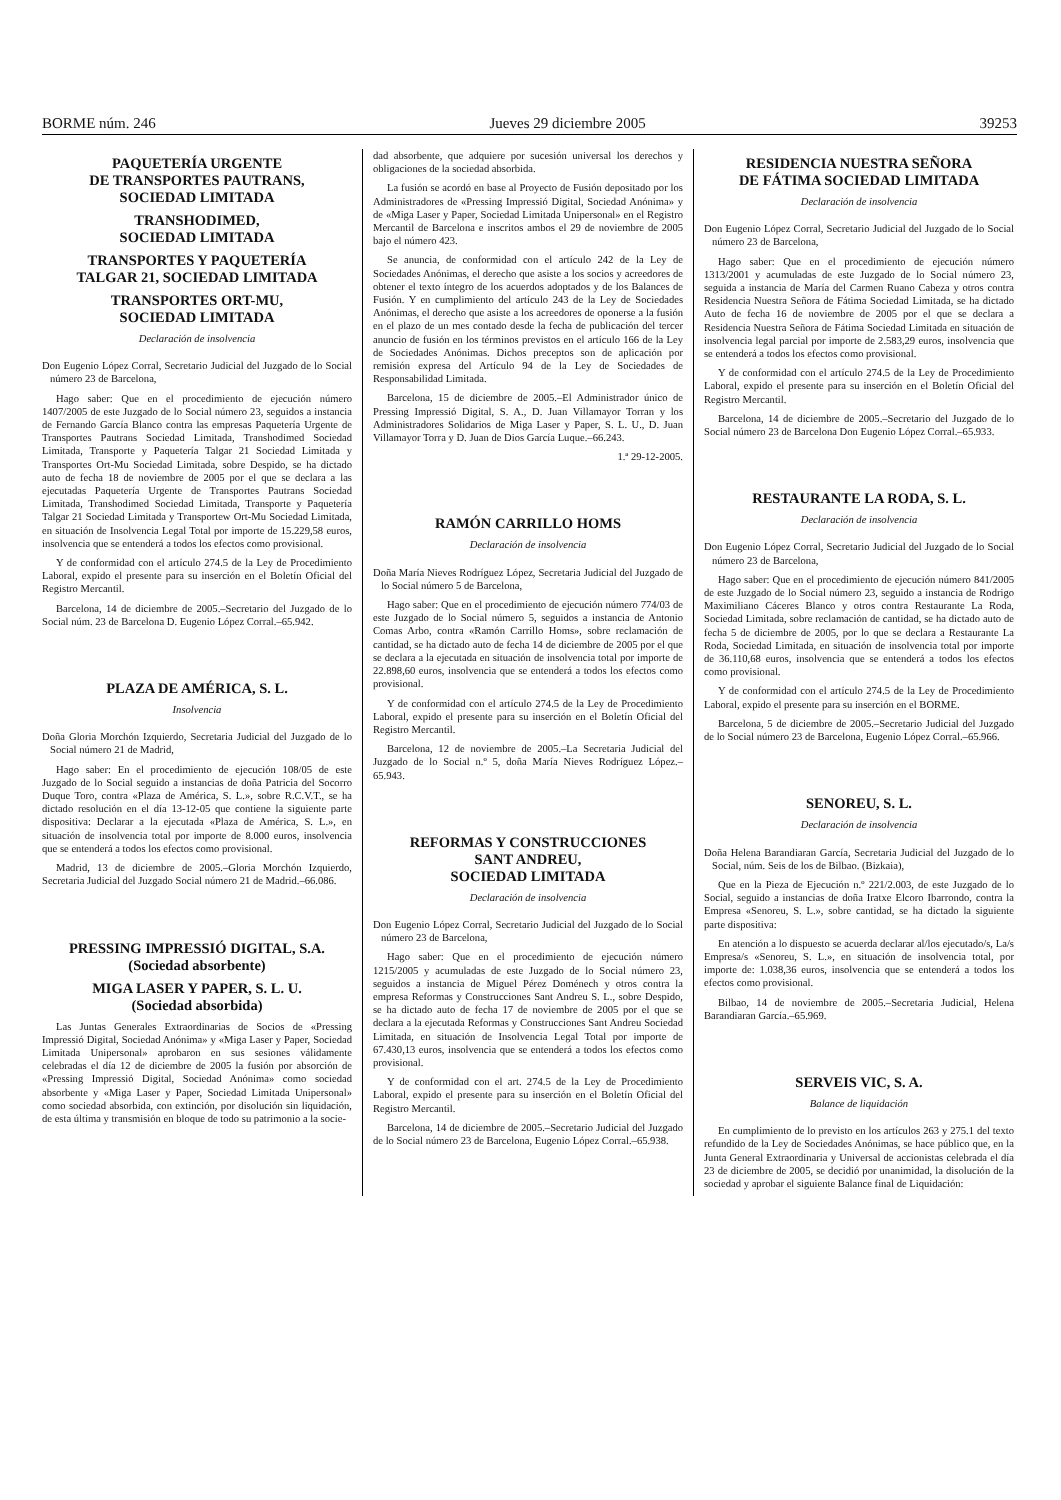BORME núm. 246 Jueves 29 diciembre 2005 39253
PAQUETERÍA URGENTE
DE TRANSPORTES PAUTRANS,
SOCIEDAD LIMITADA
TRANSHODIMED,
SOCIEDAD LIMITADA
TRANSPORTES Y PAQUETERÍA
TALGAR 21, SOCIEDAD LIMITADA
TRANSPORTES ORT-MU,
SOCIEDAD LIMITADA
Declaración de insolvencia
Don Eugenio López Corral, Secretario Judicial del Juzgado de lo Social número 23 de Barcelona,
Hago saber: Que en el procedimiento de ejecución número 1407/2005 de este Juzgado de lo Social número 23, seguidos a instancia de Fernando García Blanco contra las empresas Paquetería Urgente de Transportes Pautrans Sociedad Limitada, Transhodimed Sociedad Limitada, Transporte y Paquetería Talgar 21 Sociedad Limitada y Transportes Ort-Mu Sociedad Limitada, sobre Despido, se ha dictado auto de fecha 18 de noviembre de 2005 por el que se declara a las ejecutadas Paquetería Urgente de Transportes Pautrans Sociedad Limitada, Transhodimed Sociedad Limitada, Transporte y Paquetería Talgar 21 Sociedad Limitada y Transportew Ort-Mu Sociedad Limitada, en situación de Insolvencia Legal Total por importe de 15.229,58 euros, insolvencia que se entenderá a todos los efectos como provisional.
Y de conformidad con el artículo 274.5 de la Ley de Procedimiento Laboral, expido el presente para su inserción en el Boletín Oficial del Registro Mercantil.
Barcelona, 14 de diciembre de 2005.–Secretario del Juzgado de lo Social núm. 23 de Barcelona D. Eugenio López Corral.–65.942.
PLAZA DE AMÉRICA, S. L.
Insolvencia
Doña Gloria Morchón Izquierdo, Secretaria Judicial del Juzgado de lo Social número 21 de Madrid,
Hago saber: En el procedimiento de ejecución 108/05 de este Juzgado de lo Social seguido a instancias de doña Patricia del Socorro Duque Toro, contra «Plaza de América, S. L.», sobre R.C.V.T., se ha dictado resolución en el día 13-12-05 que contiene la siguiente parte dispositiva: Declarar a la ejecutada «Plaza de América, S. L.», en situación de insolvencia total por importe de 8.000 euros, insolvencia que se entenderá a todos los efectos como provisional.
Madrid, 13 de diciembre de 2005.–Gloria Morchón Izquierdo, Secretaria Judicial del Juzgado Social número 21 de Madrid.–66.086.
PRESSING IMPRESSIÓ DIGITAL, S.A.
(Sociedad absorbente)
MIGA LASER Y PAPER, S. L. U.
(Sociedad absorbida)
Las Juntas Generales Extraordinarias de Socios de «Pressing Impressió Digital, Sociedad Anónima» y «Miga Laser y Paper, Sociedad Limitada Unipersonal» aprobaron en sus sesiones válidamente celebradas el día 12 de diciembre de 2005 la fusión por absorción de «Pressing Impressió Digital, Sociedad Anónima» como sociedad absorbente y «Miga Laser y Paper, Sociedad Limitada Unipersonal» como sociedad absorbida, con extinción, por disolución sin liquidación, de esta última y transmisión en bloque de todo su patrimonio a la socie-
dad absorbente, que adquiere por sucesión universal los derechos y obligaciones de la sociedad absorbida.
La fusión se acordó en base al Proyecto de Fusión depositado por los Administradores de «Pressing Impressió Digital, Sociedad Anónima» y de «Miga Laser y Paper, Sociedad Limitada Unipersonal» en el Registro Mercantil de Barcelona e inscritos ambos el 29 de noviembre de 2005 bajo el número 423.
Se anuncia, de conformidad con el artículo 242 de la Ley de Sociedades Anónimas, el derecho que asiste a los socios y acreedores de obtener el texto íntegro de los acuerdos adoptados y de los Balances de Fusión. Y en cumplimiento del artículo 243 de la Ley de Sociedades Anónimas, el derecho que asiste a los acreedores de oponerse a la fusión en el plazo de un mes contado desde la fecha de publicación del tercer anuncio de fusión en los términos previstos en el artículo 166 de la Ley de Sociedades Anónimas. Dichos preceptos son de aplicación por remisión expresa del Artículo 94 de la Ley de Sociedades de Responsabilidad Limitada.
Barcelona, 15 de diciembre de 2005.–El Administrador único de Pressing Impressió Digital, S. A., D. Juan Villamayor Torran y los Administradores Solidarios de Miga Laser y Paper, S. L. U., D. Juan Villamayor Torra y D. Juan de Dios García Luque.–66.243.
1.ª 29-12-2005.
RAMÓN CARRILLO HOMS
Declaración de insolvencia
Doña María Nieves Rodríguez López, Secretaria Judicial del Juzgado de lo Social número 5 de Barcelona,
Hago saber: Que en el procedimiento de ejecución número 774/03 de este Juzgado de lo Social número 5, seguidos a instancia de Antonio Comas Arbo, contra «Ramón Carrillo Homs», sobre reclamación de cantidad, se ha dictado auto de fecha 14 de diciembre de 2005 por el que se declara a la ejecutada en situación de insolvencia total por importe de 22.898,60 euros, insolvencia que se entenderá a todos los efectos como provisional.
Y de conformidad con el artículo 274.5 de la Ley de Procedimiento Laboral, expido el presente para su inserción en el Boletín Oficial del Registro Mercantil.
Barcelona, 12 de noviembre de 2005.–La Secretaria Judicial del Juzgado de lo Social n.º 5, doña María Nieves Rodríguez López.–65.943.
REFORMAS Y CONSTRUCCIONES
SANT ANDREU,
SOCIEDAD LIMITADA
Declaración de insolvencia
Don Eugenio López Corral, Secretario Judicial del Juzgado de lo Social número 23 de Barcelona,
Hago saber: Que en el procedimiento de ejecución número 1215/2005 y acumuladas de este Juzgado de lo Social número 23, seguidos a instancia de Miguel Pérez Doménech y otros contra la empresa Reformas y Construcciones Sant Andreu S. L., sobre Despido, se ha dictado auto de fecha 17 de noviembre de 2005 por el que se declara a la ejecutada Reformas y Construcciones Sant Andreu Sociedad Limitada, en situación de Insolvencia Legal Total por importe de 67.430,13 euros, insolvencia que se entenderá a todos los efectos como provisional.
Y de conformidad con el art. 274.5 de la Ley de Procedimiento Laboral, expido el presente para su inserción en el Boletín Oficial del Registro Mercantil.
Barcelona, 14 de diciembre de 2005.–Secretario Judicial del Juzgado de lo Social número 23 de Barcelona, Eugenio López Corral.–65.938.
RESIDENCIA NUESTRA SEÑORA
DE FÁTIMA SOCIEDAD LIMITADA
Declaración de insolvencia
Don Eugenio López Corral, Secretario Judicial del Juzgado de lo Social número 23 de Barcelona,
Hago saber: Que en el procedimiento de ejecución número 1313/2001 y acumuladas de este Juzgado de lo Social número 23, seguida a instancia de María del Carmen Ruano Cabeza y otros contra Residencia Nuestra Señora de Fátima Sociedad Limitada, se ha dictado Auto de fecha 16 de noviembre de 2005 por el que se declara a Residencia Nuestra Señora de Fátima Sociedad Limitada en situación de insolvencia legal parcial por importe de 2.583,29 euros, insolvencia que se entenderá a todos los efectos como provisional.
Y de conformidad con el artículo 274.5 de la Ley de Procedimiento Laboral, expido el presente para su inserción en el Boletín Oficial del Registro Mercantil.
Barcelona, 14 de diciembre de 2005.–Secretario del Juzgado de lo Social número 23 de Barcelona Don Eugenio López Corral.–65.933.
RESTAURANTE LA RODA, S. L.
Declaración de insolvencia
Don Eugenio López Corral, Secretario Judicial del Juzgado de lo Social número 23 de Barcelona,
Hago saber: Que en el procedimiento de ejecución número 841/2005 de este Juzgado de lo Social número 23, seguido a instancia de Rodrigo Maximiliano Cáceres Blanco y otros contra Restaurante La Roda, Sociedad Limitada, sobre reclamación de cantidad, se ha dictado auto de fecha 5 de diciembre de 2005, por lo que se declara a Restaurante La Roda, Sociedad Limitada, en situación de insolvencia total por importe de 36.110,68 euros, insolvencia que se entenderá a todos los efectos como provisional.
Y de conformidad con el artículo 274.5 de la Ley de Procedimiento Laboral, expido el presente para su inserción en el BORME.
Barcelona, 5 de diciembre de 2005.–Secretario Judicial del Juzgado de lo Social número 23 de Barcelona, Eugenio López Corral.–65.966.
SENOREU, S. L.
Declaración de insolvencia
Doña Helena Barandiaran García, Secretaria Judicial del Juzgado de lo Social, núm. Seis de los de Bilbao. (Bizkaia),
Que en la Pieza de Ejecución n.º 221/2.003, de este Juzgado de lo Social, seguido a instancias de doña Iratxe Elcoro Ibarrondo, contra la Empresa «Senoreu, S. L.», sobre cantidad, se ha dictado la siguiente parte dispositiva:
En atención a lo dispuesto se acuerda declarar al/los ejecutado/s, La/s Empresa/s «Senoreu, S. L.», en situación de insolvencia total, por importe de: 1.038,36 euros, insolvencia que se entenderá a todos los efectos como provisional.
Bilbao, 14 de noviembre de 2005.–Secretaria Judicial, Helena Barandiaran García.–65.969.
SERVEIS VIC, S. A.
Balance de liquidación
En cumplimiento de lo previsto en los artículos 263 y 275.1 del texto refundido de la Ley de Sociedades Anónimas, se hace público que, en la Junta General Extraordinaria y Universal de accionistas celebrada el día 23 de diciembre de 2005, se decidió por unanimidad, la disolución de la sociedad y aprobar el siguiente Balance final de Liquidación: